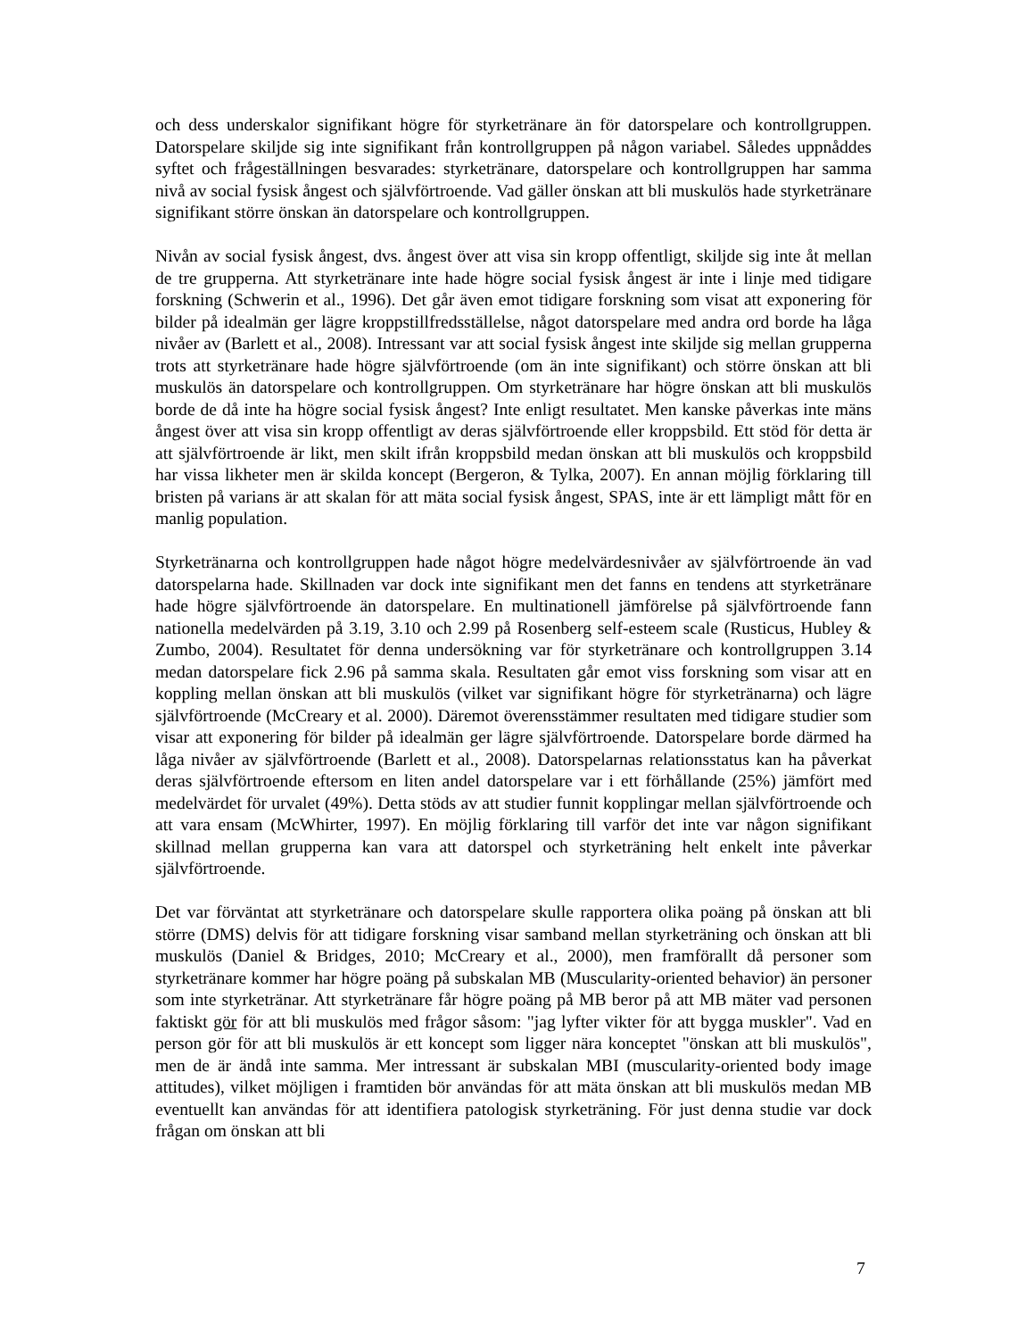och dess underskalor signifikant högre för styrketränare än för datorspelare och kontrollgruppen. Datorspelare skiljde sig inte signifikant från kontrollgruppen på någon variabel. Således uppnåddes syftet och frågeställningen besvarades: styrketränare, datorspelare och kontrollgruppen har samma nivå av social fysisk ångest och självförtroende. Vad gäller önskan att bli muskulös hade styrketränare signifikant större önskan än datorspelare och kontrollgruppen.
Nivån av social fysisk ångest, dvs. ångest över att visa sin kropp offentligt, skiljde sig inte åt mellan de tre grupperna. Att styrketränare inte hade högre social fysisk ångest är inte i linje med tidigare forskning (Schwerin et al., 1996). Det går även emot tidigare forskning som visat att exponering för bilder på idealmän ger lägre kroppstillfredsställelse, något datorspelare med andra ord borde ha låga nivåer av (Barlett et al., 2008). Intressant var att social fysisk ångest inte skiljde sig mellan grupperna trots att styrketränare hade högre självförtroende (om än inte signifikant) och större önskan att bli muskulös än datorspelare och kontrollgruppen. Om styrketränare har högre önskan att bli muskulös borde de då inte ha högre social fysisk ångest? Inte enligt resultatet. Men kanske påverkas inte mäns ångest över att visa sin kropp offentligt av deras självförtroende eller kroppsbild. Ett stöd för detta är att självförtroende är likt, men skilt ifrån kroppsbild medan önskan att bli muskulös och kroppsbild har vissa likheter men är skilda koncept (Bergeron, & Tylka, 2007). En annan möjlig förklaring till bristen på varians är att skalan för att mäta social fysisk ångest, SPAS, inte är ett lämpligt mått för en manlig population.
Styrketränarna och kontrollgruppen hade något högre medelvärdesnivåer av självförtroende än vad datorspelarna hade. Skillnaden var dock inte signifikant men det fanns en tendens att styrketränare hade högre självförtroende än datorspelare. En multinationell jämförelse på självförtroende fann nationella medelvärden på 3.19, 3.10 och 2.99 på Rosenberg self-esteem scale (Rusticus, Hubley & Zumbo, 2004). Resultatet för denna undersökning var för styrketränare och kontrollgruppen 3.14 medan datorspelare fick 2.96 på samma skala. Resultaten går emot viss forskning som visar att en koppling mellan önskan att bli muskulös (vilket var signifikant högre för styrketränarna) och lägre självförtroende (McCreary et al. 2000). Däremot överensstämmer resultaten med tidigare studier som visar att exponering för bilder på idealmän ger lägre självförtroende. Datorspelare borde därmed ha låga nivåer av självförtroende (Barlett et al., 2008). Datorspelarnas relationsstatus kan ha påverkat deras självförtroende eftersom en liten andel datorspelare var i ett förhållande (25%) jämfört med medelvärdet för urvalet (49%). Detta stöds av att studier funnit kopplingar mellan självförtroende och att vara ensam (McWhirter, 1997). En möjlig förklaring till varför det inte var någon signifikant skillnad mellan grupperna kan vara att datorspel och styrketräning helt enkelt inte påverkar självförtroende.
Det var förväntat att styrketränare och datorspelare skulle rapportera olika poäng på önskan att bli större (DMS) delvis för att tidigare forskning visar samband mellan styrketräning och önskan att bli muskulös (Daniel & Bridges, 2010; McCreary et al., 2000), men framförallt då personer som styrketränare kommer har högre poäng på subskalan MB (Muscularity-oriented behavior) än personer som inte styrketränar. Att styrketränare får högre poäng på MB beror på att MB mäter vad personen faktiskt gör för att bli muskulös med frågor såsom: "jag lyfter vikter för att bygga muskler". Vad en person gör för att bli muskulös är ett koncept som ligger nära konceptet "önskan att bli muskulös", men de är ändå inte samma. Mer intressant är subskalan MBI (muscularity-oriented body image attitudes), vilket möjligen i framtiden bör användas för att mäta önskan att bli muskulös medan MB eventuellt kan användas för att identifiera patologisk styrketräning. För just denna studie var dock frågan om önskan att bli
7